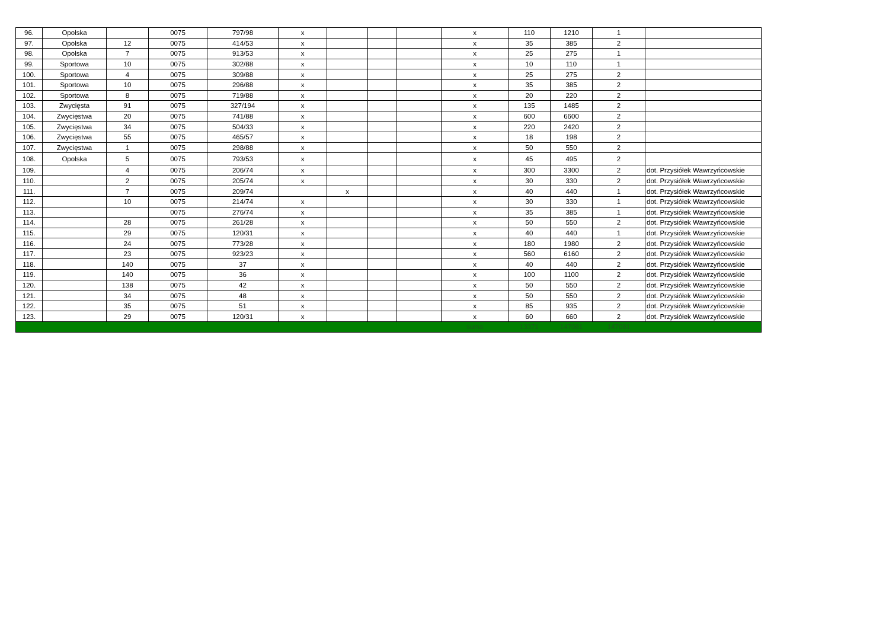| 96. | Opolska | | 0075 | 797/98 | x | | | | x | 110 | 1210 | 1 | |
| 97. | Opolska | 12 | 0075 | 414/53 | x | | | | x | 35 | 385 | 2 | |
| 98. | Opolska | 7 | 0075 | 913/53 | x | | | | x | 25 | 275 | 1 | |
| 99. | Sportowa | 10 | 0075 | 302/88 | x | | | | x | 10 | 110 | 1 | |
| 100. | Sportowa | 4 | 0075 | 309/88 | x | | | | x | 25 | 275 | 2 | |
| 101. | Sportowa | 10 | 0075 | 296/88 | x | | | | x | 35 | 385 | 2 | |
| 102. | Sportowa | 8 | 0075 | 719/88 | x | | | | x | 20 | 220 | 2 | |
| 103. | Zwycięsta | 91 | 0075 | 327/194 | x | | | | x | 135 | 1485 | 2 | |
| 104. | Zwycięstwa | 20 | 0075 | 741/88 | x | | | | x | 600 | 6600 | 2 | |
| 105. | Zwycięstwa | 34 | 0075 | 504/33 | x | | | | x | 220 | 2420 | 2 | |
| 106. | Zwycięstwa | 55 | 0075 | 465/57 | x | | | | x | 18 | 198 | 2 | |
| 107. | Zwycięstwa | 1 | 0075 | 298/88 | x | | | | x | 50 | 550 | 2 | |
| 108. | Opolska | 5 | 0075 | 793/53 | x | | | | x | 45 | 495 | 2 | |
| 109. | | 4 | 0075 | 206/74 | x | | | | x | 300 | 3300 | 2 | dot. Przysiółek Wawrzyńcowskie |
| 110. | | 2 | 0075 | 205/74 | x | | | | x | 30 | 330 | 2 | dot. Przysiółek Wawrzyńcowskie |
| 111. | | 7 | 0075 | 209/74 | | x | | | x | 40 | 440 | 1 | dot. Przysiółek Wawrzyńcowskie |
| 112. | | 10 | 0075 | 214/74 | x | | | | x | 30 | 330 | 1 | dot. Przysiółek Wawrzyńcowskie |
| 113. | | | 0075 | 276/74 | x | | | | x | 35 | 385 | 1 | dot. Przysiółek Wawrzyńcowskie |
| 114. | | 28 | 0075 | 261/28 | x | | | | x | 50 | 550 | 2 | dot. Przysiółek Wawrzyńcowskie |
| 115. | | 29 | 0075 | 120/31 | x | | | | x | 40 | 440 | 1 | dot. Przysiółek Wawrzyńcowskie |
| 116. | | 24 | 0075 | 773/28 | x | | | | x | 180 | 1980 | 2 | dot. Przysiółek Wawrzyńcowskie |
| 117. | | 23 | 0075 | 923/23 | x | | | | x | 560 | 6160 | 2 | dot. Przysiółek Wawrzyńcowskie |
| 118. | | 140 | 0075 | 37 | x | | | | x | 40 | 440 | 2 | dot. Przysiółek Wawrzyńcowskie |
| 119. | | 140 | 0075 | 36 | x | | | | x | 100 | 1100 | 2 | dot. Przysiółek Wawrzyńcowskie |
| 120. | | 138 | 0075 | 42 | x | | | | x | 50 | 550 | 2 | dot. Przysiółek Wawrzyńcowskie |
| 121. | | 34 | 0075 | 48 | x | | | | x | 50 | 550 | 2 | dot. Przysiółek Wawrzyńcowskie |
| 122. | | 35 | 0075 | 51 | x | | | | x | 85 | 935 | 2 | dot. Przysiółek Wawrzyńcowskie |
| 123. | | 29 | 0075 | 120/31 | x | | | | x | 60 | 660 | 2 | dot. Przysiółek Wawrzyńcowskie |
| | | | | | | | | | suma | 13371 | 147081 | 147081 | |